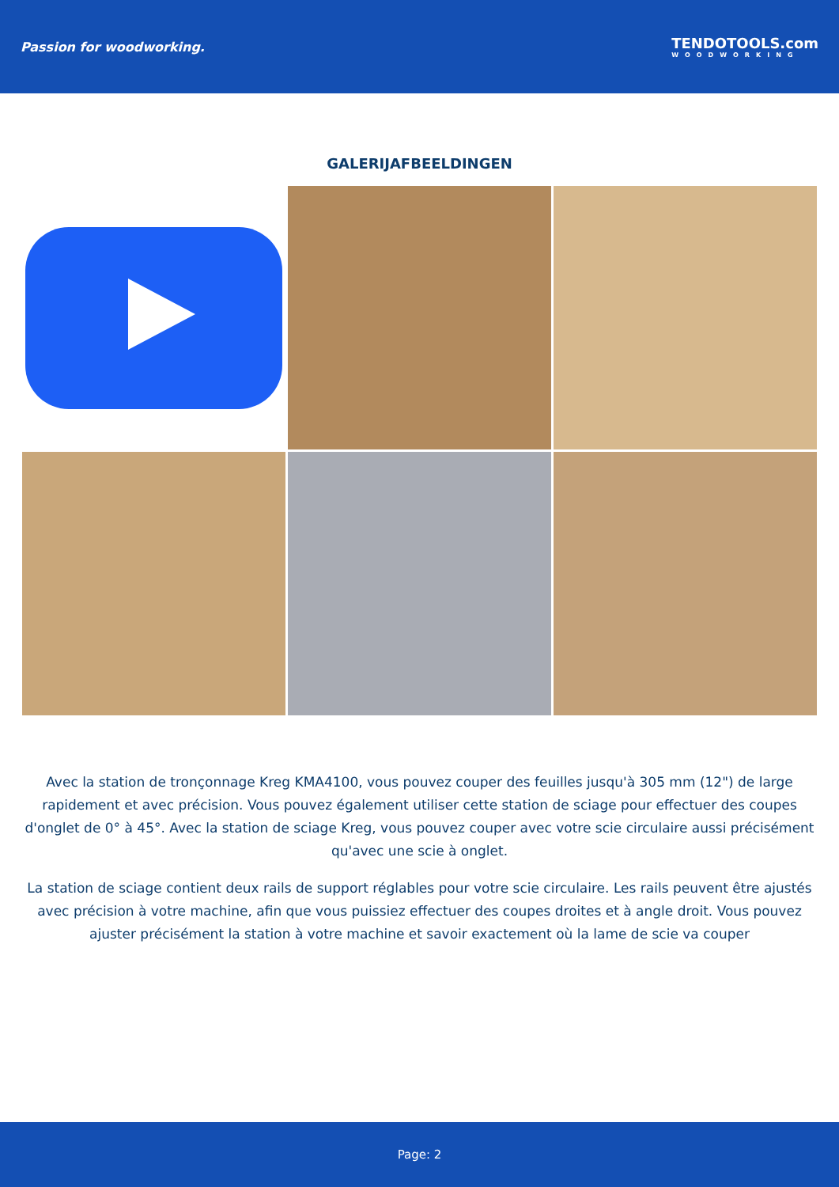Passion for woodworking. TENDOTOOLS.com
WOODWORKING
GALERIJAFBEELDINGEN
Avec la station de tronçonnage Kreg KMA4100, vous pouvez couper des feuilles jusqu'à 305 mm (12") de large rapidement et avec précision. Vous pouvez également utiliser cette station de sciage pour effectuer des coupes d'onglet de 0° à 45°. Avec la station de sciage Kreg, vous pouvez couper avec votre scie circulaire aussi précisément qu'avec une scie à onglet.
La station de sciage contient deux rails de support réglables pour votre scie circulaire. Les rails peuvent être ajustés avec précision à votre machine, afin que vous puissiez effectuer des coupes droites et à angle droit. Vous pouvez ajuster précisément la station à votre machine et savoir exactement où la lame de scie va couper
Page: 2